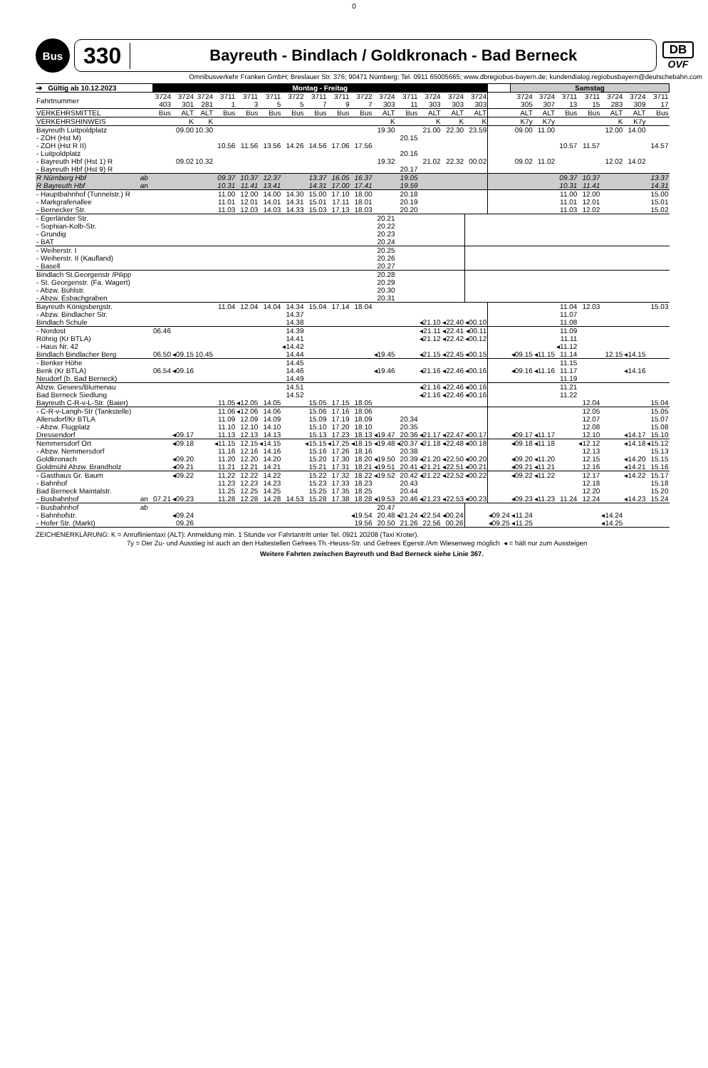0
Bus
330
Bayreuth - Bindlach / Goldkronach - Bad Berneck
DB
OVF
Omnibusverkehr Franken GmbH; Breslauer Str. 376; 90471 Nürnberg; Tel. 0911 65005665; www.dbregiobus-bayern.de; kundendialog.regiobusbayern@deutschebahn.com
| ➔ Gültig ab 10.12.2023 | | Montag - Freitag | | | | | | | | | | | | | | | | Samstag | | | | | | |
| --- | --- | --- | --- | --- | --- | --- | --- | --- | --- | --- | --- | --- | --- | --- | --- | --- | --- | --- | --- | --- | --- | --- | --- | --- |
| Fahrtnummer | | 3724 403 | 3724 301 | 3724 281 | 3711 1 | 3711 3 | 3711 5 | 3722 5 | 3711 7 | 3711 9 | 3722 7 | 3724 303 | 3711 11 | 3724 303 | 3724 303 | 3724 303 | | 3724 305 | 3724 307 | 3711 13 | 3711 15 | 3724 283 | 3724 309 | 3711 17 |
| VERKEHRSMITTEL | | Bus | ALT | ALT | Bus | Bus | Bus | Bus | Bus | Bus | Bus | ALT | Bus | ALT | ALT | ALT | | ALT | ALT | Bus | Bus | ALT | ALT | Bus |
| VERKEHRSHINWEIS | | | K | K | | | | | | | | K | | K | K | K | | K7y | K7y | | | K | K7y | |
| Bayreuth Luitpoldplatz | | | 09.00 | 10.30 | | | | | | | | 19.30 | | 21.00 | 22.30 | 23.59 | | 09.00 | 11.00 | | | 12.00 | 14.00 | |
| - ZOH (Hst M) | | | | | | | | | | | | | 20.15 | | | | | | | | | | | |
| - ZOH (Hst R II) | | | | | 10.56 | 11.56 | 13.56 | 14.26 | 14.56 | 17.06 | 17.56 | | | | | | | | | 10.57 | 11.57 | | | 14.57 |
| - Luitpoldplatz | | | | | | | | | | | | | 20.16 | | | | | | | | | | | |
| - Bayreuth Hbf (Hst 1) R | | | 09.02 | 10.32 | | | | | | | | 19.32 | | 21.02 | 22.32 | 00.02 | | 09.02 | 11.02 | | | 12.02 | 14.02 | |
| - Bayreuth Hbf (Hst 9) R | | | | | | | | | | | | | 20.17 | | | | | | | | | | | |
| R Nürnberg Hbf | ab | | | | 09.37 | 10.37 | 12.37 | | 13.37 | 16.05 | 16.37 | | 19.05 | | | | | | | 09.37 | 10.37 | | | 13.37 |
| R Bayreuth Hbf | an | | | | 10.31 | 11.41 | 13.41 | | 14.31 | 17.00 | 17.41 | | 19.59 | | | | | | | 10.31 | 11.41 | | | 14.31 |
| - Hauptbahnhof (Tunnelstr.) R | | | | | 11.00 | 12.00 | 14.00 | 14.30 | 15.00 | 17.10 | 18.00 | | 20.18 | | | | | | | 11.00 | 12.00 | | | 15.00 |
| - Markgrafenallee | | | | | 11.01 | 12.01 | 14.01 | 14.31 | 15.01 | 17.11 | 18.01 | | 20.19 | | | | | | | 11.01 | 12.01 | | | 15.01 |
| - Bernecker Str. | | | | | 11.03 | 12.03 | 14.03 | 14.33 | 15.03 | 17.13 | 18.03 | | 20.20 | | | | | | | 11.03 | 12.02 | | | 15.02 |
| - Egerländer Str. | | | | | | | | | | | | 20.21 | | | | | | | | | | | | |
| - Sophian-Kolb-Str. | | | | | | | | | | | | 20.22 | | | | | | | | | | | | |
| - Grundig | | | | | | | | | | | | 20.23 | | | | | | | | | | | | |
| - BAT | | | | | | | | | | | | 20.24 | | | | | | | | | | | | |
| - Weiherstr. I | | | | | | | | | | | | 20.25 | | | | | | | | | | | | |
| - Weiherstr. II (Kaufland) | | | | | | | | | | | | 20.26 | | | | | | | | | | | | |
| - Basell | | | | | | | | | | | | 20.27 | | | | | | | | | | | | |
| Bindlach St.Georgenstr /Pilipp | | | | | | | | | | | | 20.28 | | | | | | | | | | | | |
| - St. Georgenstr. (Fa. Wagert) | | | | | | | | | | | | 20.29 | | | | | | | | | | | | |
| - Abzw. Bühlstr. | | | | | | | | | | | | 20.30 | | | | | | | | | | | | |
| - Abzw. Esbachgraben | | | | | | | | | | | | 20.31 | | | | | | | | | | | | |
| Bayreuth Königsbergstr. | | | | | 11.04 | 12.04 | 14.04 | 14.34 | 15.04 | 17.14 | 18.04 | | | | | | | | | 11.04 | 12.03 | | | 15.03 |
| - Abzw. Bindlacher Str. | | | | | | | | 14.37 | | | | | | | | | | | | 11.07 | | | | |
| Bindlach Schule | | | | | | | | 14.38 | | | | | | ◂21.10 | ◂22.40 | ◂00.10 | | | | 11.08 | | | | |
| - Nordost | | 06.46 | | | | | | 14.39 | | | | | | ◂21.11 | ◂22.41 | ◂00.11 | | | | 11.09 | | | | |
| Röhrig (Kr BTLA) | | | | | | | | 14.41 | | | | | | ◂21.12 | ◂22.42 | ◂00.12 | | | | 11.11 | | | | |
| - Haus Nr. 42 | | | | | | | | ◂14.42 | | | | | | | | | | | | ◂11.12 | | | | |
| Bindlach Bindlacher Berg | | 06.50 | ◂09.15 | 10.45 | | | | 14.44 | | | | ◂19.45 | | ◂21.15 | ◂22.45 | ◂00.15 | | ◂09.15 | ◂11.15 | 11.14 | | 12.15 | ◂14.15 | |
| - Benker Höhe | | | | | | | | 14.45 | | | | | | | | | | | | 11.15 | | | | |
| Benk (Kr BTLA) | | 06.54 | ◂09.16 | | | | | 14.46 | | | | ◂19.46 | | ◂21.16 | ◂22.46 | ◂00.16 | | ◂09.16 | ◂11.16 | 11.17 | | | ◂14.16 | |
| Neudorf (b. Bad Berneck) | | | | | | | | 14.49 | | | | | | | | | | | | 11.19 | | | | |
| Abzw. Gesees/Blumenau | | | | | | | | 14.51 | | | | | | ◂21.16 | ◂22.46 | ◂00.16 | | | | 11.21 | | | | |
| Bad Berneck Siedlung | | | | | | | | 14.52 | | | | | | ◂21.16 | ◂22.46 | ◂00.16 | | | | 11.22 | | | | |
| Bayreuth C-R-v-L-Str. (Baier) | | | | | 11.05 | ◂12.05 | 14.05 | | 15.05 | 17.15 | 18.05 | | | | | | | | | | 12.04 | | | 15.04 |
| - C-R-v-Langh-Str (Tankstelle) | | | | | 11.06 | ◂12.06 | 14.06 | | 15.06 | 17.16 | 18.06 | | | | | | | | | | 12.05 | | | 15.05 |
| Allersdorf/Kr BTLA | | | | | 11.09 | 12.09 | 14.09 | | 15.09 | 17.19 | 18.09 | | 20.34 | | | | | | | | 12.07 | | | 15.07 |
| - Abzw. Flugplatz | | | | | 11.10 | 12.10 | 14.10 | | 15.10 | 17.20 | 18.10 | | 20.35 | | | | | | | | 12.08 | | | 15.08 |
| Dressendorf | | | ◂09.17 | | 11.13 | 12.13 | 14.13 | | 15.13 | 17.23 | 18.13 | ◂19.47 | 20.36 | ◂21.17 | ◂22.47 | ◂00.17 | | ◂09.17 | ◂11.17 | | 12.10 | | ◂14.17 | 15.10 |
| Nemmersdorf Ort | | | ◂09.18 | | ◂11.15 | 12.15 | ◂14.15 | | ◂15.15 | ◂17.25 | ◂18.15 | ◂19.48 | ◂20.37 | ◂21.18 | ◂22.48 | ◂00.18 | | ◂09.18 | ◂11.18 | | ◂12.12 | | ◂14.18 | ◂15.12 |
| - Abzw. Nemmersdorf | | | | | 11.16 | 12.16 | 14.16 | | 15.16 | 17.26 | 18.16 | | 20.38 | | | | | | | | 12.13 | | | 15.13 |
| Goldkronach | | | ◂09.20 | | 11.20 | 12.20 | 14.20 | | 15.20 | 17.30 | 18.20 | ◂19.50 | 20.39 | ◂21.20 | ◂22.50 | ◂00.20 | | ◂09.20 | ◂11.20 | | 12.15 | | ◂14.20 | 15.15 |
| Goldmühl Abzw. Brandholz | | | ◂09.21 | | 11.21 | 12.21 | 14.21 | | 15.21 | 17.31 | 18.21 | ◂19.51 | 20.41 | ◂21.21 | ◂22.51 | ◂00.21 | | ◂09.21 | ◂11.21 | | 12.16 | | ◂14.21 | 15.16 |
| - Gasthaus Gr. Baum | | | ◂09.22 | | 11.22 | 12.22 | 14.22 | | 15.22 | 17.32 | 18.22 | ◂19.52 | 20.42 | ◂21.22 | ◂22.52 | ◂00.22 | | ◂09.22 | ◂11.22 | | 12.17 | | ◂14.22 | 15.17 |
| - Bahnhof | | | | | 11.23 | 12.23 | 14.23 | | 15.23 | 17.33 | 18.23 | | 20.43 | | | | | | | | 12.18 | | | 15.18 |
| Bad Berneck Maintalstr. | | | | | 11.25 | 12.25 | 14.25 | | 15.25 | 17.35 | 18.25 | | 20.44 | | | | | | | | 12.20 | | | 15.20 |
| - Busbahnhof | an | 07.21 | ◂09.23 | | 11.28 | 12.28 | 14.28 | 14.53 | 15.28 | 17.38 | 18.28 | ◂19.53 | 20.46 | ◂21.23 | ◂22.53 | ◂00.23 | | ◂09.23 | ◂11.23 | 11.24 | 12.24 | | ◂14.23 | 15.24 |
| - Busbahnhof | ab | | | | | | | | | | | 20.47 | | | | | | | | | | | | |
| - Bahnhofstr. | | | ◂09.24 | | | | | | | | ◂19.54 | 20.48 | ◂21.24 | ◂22.54 | ◂00.24 | | ◂09.24 | ◂11.24 | | | | ◂14.24 | | |
| - Hofer Str. (Markt) | | | 09.26 | | | | | | | | 19.56 | 20.50 | 21.26 | 22.56 | 00.26 | | ◂09.25 | ◂11.25 | | | | ◂14.25 | | |
ZEICHENERKLÄRUNG: K = Anruflinientaxi (ALT): Anmeldung min. 1 Stunde vor Fahrtantritt unter Tel. 0921 20208 (Taxi Kroter).
7y = Der Zu- und Ausstieg ist auch an den Haltestellen Gefrees Th.-Heuss-Str. und Gefrees Egerstr./Am Wiesenweg möglich ◂ = hält nur zum Aussteigen
Weitere Fahrten zwischen Bayreuth und Bad Berneck siehe Linie 367.